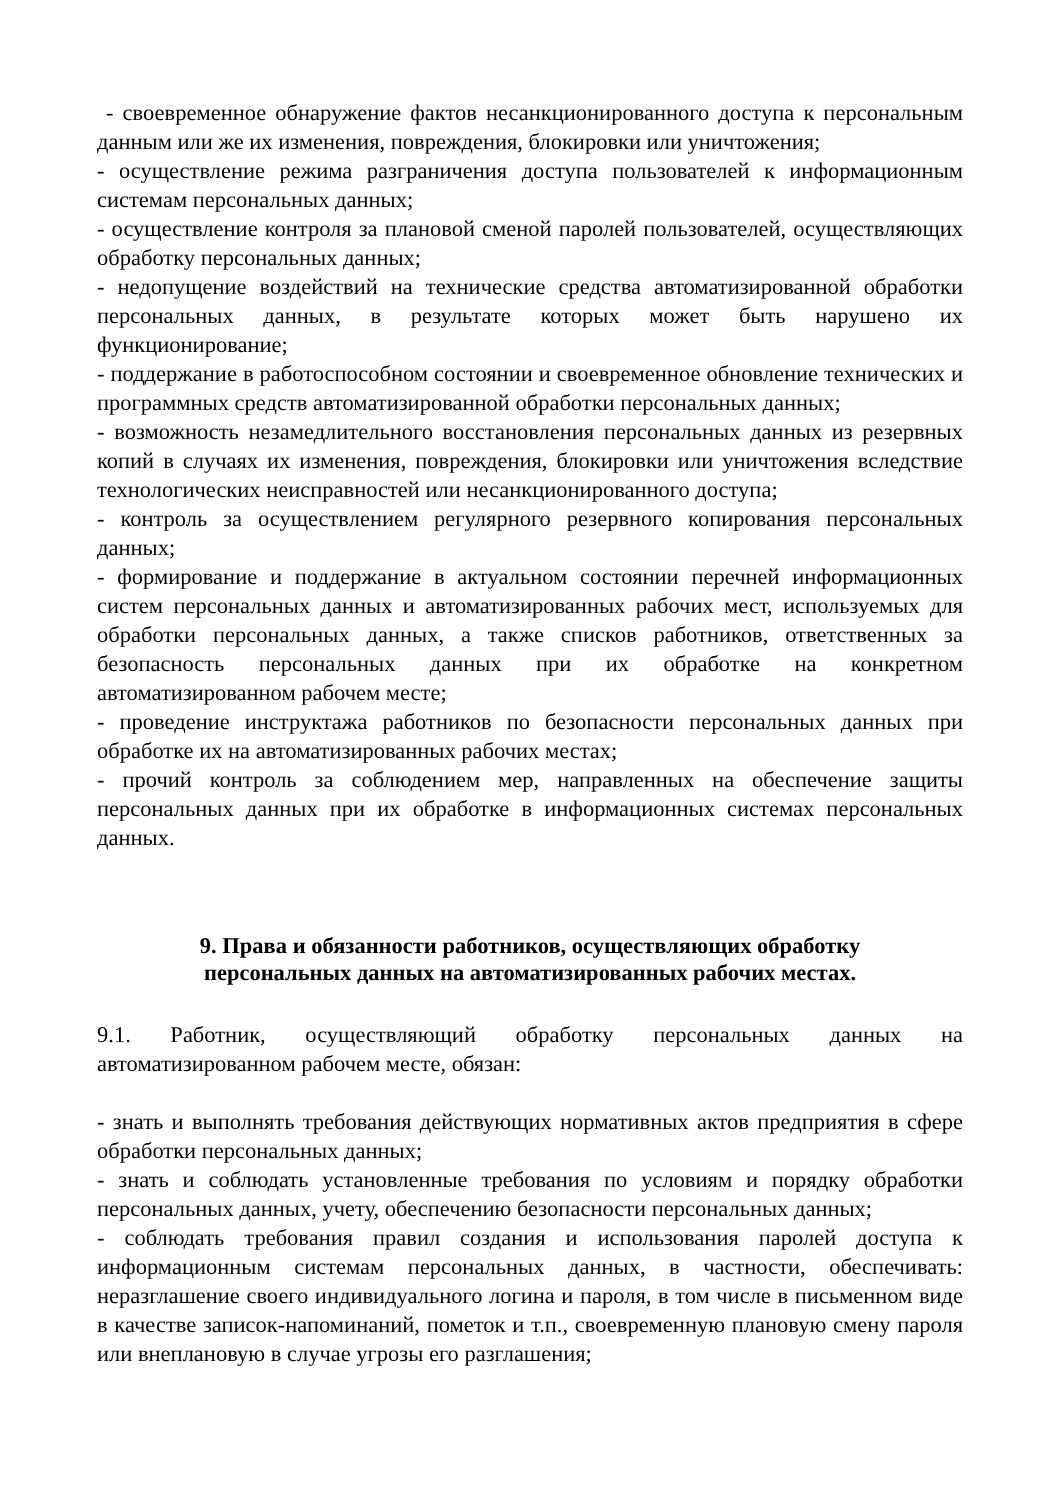- своевременное обнаружение фактов несанкционированного доступа к персональным данным или же их изменения, повреждения, блокировки или уничтожения;
- осуществление режима разграничения доступа пользователей к информационным системам персональных данных;
- осуществление контроля за плановой сменой паролей пользователей, осуществляющих обработку персональных данных;
- недопущение воздействий на технические средства автоматизированной обработки персональных данных, в результате которых может быть нарушено их функционирование;
- поддержание в работоспособном состоянии и своевременное обновление технических и программных средств автоматизированной обработки персональных данных;
- возможность незамедлительного восстановления персональных данных из резервных копий в случаях их изменения, повреждения, блокировки или уничтожения вследствие технологических неисправностей или несанкционированного доступа;
- контроль за осуществлением регулярного резервного копирования персональных данных;
- формирование и поддержание в актуальном состоянии перечней информационных систем персональных данных и автоматизированных рабочих мест, используемых для обработки персональных данных, а также списков работников, ответственных за безопасность персональных данных при их обработке на конкретном автоматизированном рабочем месте;
- проведение инструктажа работников по безопасности персональных данных при обработке их на автоматизированных рабочих местах;
- прочий контроль за соблюдением мер, направленных на обеспечение защиты персональных данных при их обработке в информационных системах персональных данных.
9. Права и обязанности работников, осуществляющих обработку
персональных данных на автоматизированных рабочих местах.
9.1. Работник, осуществляющий обработку персональных данных на автоматизированном рабочем месте, обязан:
- знать и выполнять требования действующих нормативных актов предприятия в сфере обработки персональных данных;
- знать и соблюдать установленные требования по условиям и порядку обработки персональных данных, учету, обеспечению безопасности персональных данных;
- соблюдать требования правил создания и использования паролей доступа к информационным системам персональных данных, в частности, обеспечивать: неразглашение своего индивидуального логина и пароля, в том числе в письменном виде в качестве записок-напоминаний, пометок и т.п., своевременную плановую смену пароля или внеплановую в случае угрозы его разглашения;